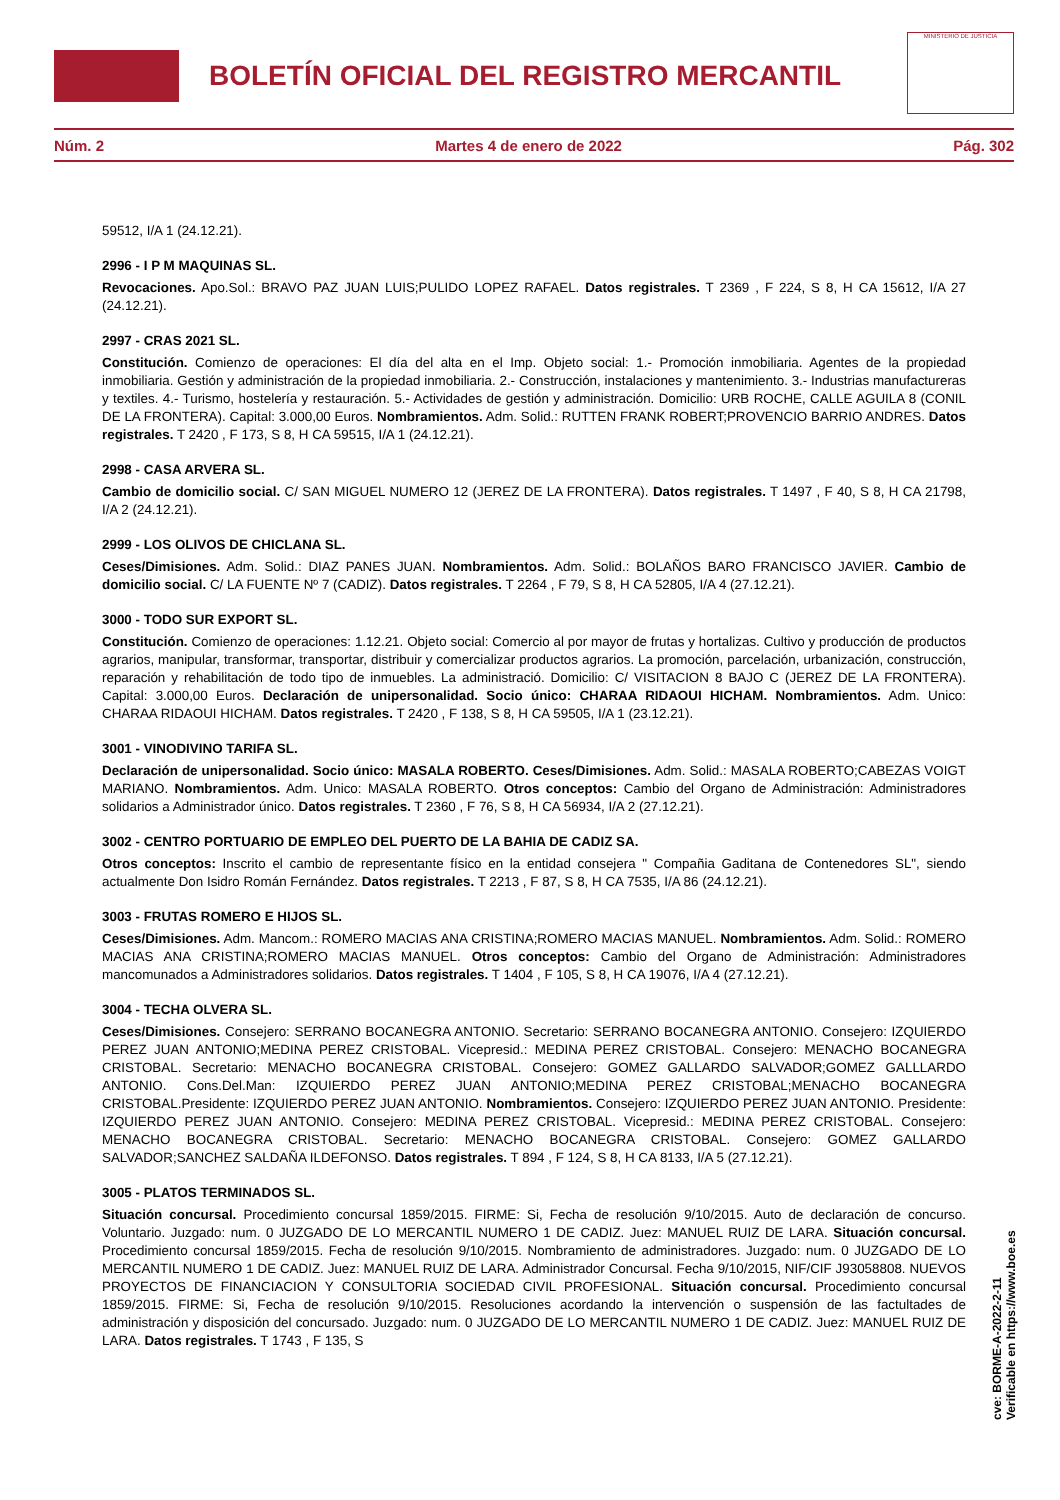BOLETÍN OFICIAL DEL REGISTRO MERCANTIL
MINISTERIO DE JUSTICIA
Núm. 2 Martes 4 de enero de 2022 Pág. 302
59512, I/A 1 (24.12.21).
2996 - I P M MAQUINAS SL.
Revocaciones. Apo.Sol.: BRAVO PAZ JUAN LUIS;PULIDO LOPEZ RAFAEL. Datos registrales. T 2369 , F 224, S 8, H CA 15612, I/A 27 (24.12.21).
2997 - CRAS 2021 SL.
Constitución. Comienzo de operaciones: El día del alta en el Imp. Objeto social: 1.- Promoción inmobiliaria. Agentes de la propiedad inmobiliaria. Gestión y administración de la propiedad inmobiliaria. 2.- Construcción, instalaciones y mantenimiento. 3.- Industrias manufactureras y textiles. 4.- Turismo, hostelería y restauración. 5.- Actividades de gestión y administración. Domicilio: URB ROCHE, CALLE AGUILA 8 (CONIL DE LA FRONTERA). Capital: 3.000,00 Euros. Nombramientos. Adm. Solid.: RUTTEN FRANK ROBERT;PROVENCIO BARRIO ANDRES. Datos registrales. T 2420 , F 173, S 8, H CA 59515, I/A 1 (24.12.21).
2998 - CASA ARVERA SL.
Cambio de domicilio social. C/ SAN MIGUEL NUMERO 12 (JEREZ DE LA FRONTERA). Datos registrales. T 1497 , F 40, S 8, H CA 21798, I/A 2 (24.12.21).
2999 - LOS OLIVOS DE CHICLANA SL.
Ceses/Dimisiones. Adm. Solid.: DIAZ PANES JUAN. Nombramientos. Adm. Solid.: BOLAÑOS BARO FRANCISCO JAVIER. Cambio de domicilio social. C/ LA FUENTE Nº 7 (CADIZ). Datos registrales. T 2264 , F 79, S 8, H CA 52805, I/A 4 (27.12.21).
3000 - TODO SUR EXPORT SL.
Constitución. Comienzo de operaciones: 1.12.21. Objeto social: Comercio al por mayor de frutas y hortalizas. Cultivo y producción de productos agrarios, manipular, transformar, transportar, distribuir y comercializar productos agrarios. La promoción, parcelación, urbanización, construcción, reparación y rehabilitación de todo tipo de inmuebles. La administració. Domicilio: C/ VISITACION 8 BAJO C (JEREZ DE LA FRONTERA). Capital: 3.000,00 Euros. Declaración de unipersonalidad. Socio único: CHARAA RIDAOUI HICHAM. Nombramientos. Adm. Unico: CHARAA RIDAOUI HICHAM. Datos registrales. T 2420 , F 138, S 8, H CA 59505, I/A 1 (23.12.21).
3001 - VINODIVINO TARIFA SL.
Declaración de unipersonalidad. Socio único: MASALA ROBERTO. Ceses/Dimisiones. Adm. Solid.: MASALA ROBERTO;CABEZAS VOIGT MARIANO. Nombramientos. Adm. Unico: MASALA ROBERTO. Otros conceptos: Cambio del Organo de Administración: Administradores solidarios a Administrador único. Datos registrales. T 2360 , F 76, S 8, H CA 56934, I/A 2 (27.12.21).
3002 - CENTRO PORTUARIO DE EMPLEO DEL PUERTO DE LA BAHIA DE CADIZ SA.
Otros conceptos: Inscrito el cambio de representante físico en la entidad consejera " Compañia Gaditana de Contenedores SL", siendo actualmente Don Isidro Román Fernández. Datos registrales. T 2213 , F 87, S 8, H CA 7535, I/A 86 (24.12.21).
3003 - FRUTAS ROMERO E HIJOS SL.
Ceses/Dimisiones. Adm. Mancom.: ROMERO MACIAS ANA CRISTINA;ROMERO MACIAS MANUEL. Nombramientos. Adm. Solid.: ROMERO MACIAS ANA CRISTINA;ROMERO MACIAS MANUEL. Otros conceptos: Cambio del Organo de Administración: Administradores mancomunados a Administradores solidarios. Datos registrales. T 1404 , F 105, S 8, H CA 19076, I/A 4 (27.12.21).
3004 - TECHA OLVERA SL.
Ceses/Dimisiones. Consejero: SERRANO BOCANEGRA ANTONIO. Secretario: SERRANO BOCANEGRA ANTONIO. Consejero: IZQUIERDO PEREZ JUAN ANTONIO;MEDINA PEREZ CRISTOBAL. Vicepresid.: MEDINA PEREZ CRISTOBAL. Consejero: MENACHO BOCANEGRA CRISTOBAL. Secretario: MENACHO BOCANEGRA CRISTOBAL. Consejero: GOMEZ GALLARDO SALVADOR;GOMEZ GALLLARDO ANTONIO. Cons.Del.Man: IZQUIERDO PEREZ JUAN ANTONIO;MEDINA PEREZ CRISTOBAL;MENACHO BOCANEGRA CRISTOBAL.Presidente: IZQUIERDO PEREZ JUAN ANTONIO. Nombramientos. Consejero: IZQUIERDO PEREZ JUAN ANTONIO. Presidente: IZQUIERDO PEREZ JUAN ANTONIO. Consejero: MEDINA PEREZ CRISTOBAL. Vicepresid.: MEDINA PEREZ CRISTOBAL. Consejero: MENACHO BOCANEGRA CRISTOBAL. Secretario: MENACHO BOCANEGRA CRISTOBAL. Consejero: GOMEZ GALLARDO SALVADOR;SANCHEZ SALDAÑA ILDEFONSO. Datos registrales. T 894 , F 124, S 8, H CA 8133, I/A 5 (27.12.21).
3005 - PLATOS TERMINADOS SL.
Situación concursal. Procedimiento concursal 1859/2015. FIRME: Si, Fecha de resolución 9/10/2015. Auto de declaración de concurso. Voluntario. Juzgado: num. 0 JUZGADO DE LO MERCANTIL NUMERO 1 DE CADIZ. Juez: MANUEL RUIZ DE LARA. Situación concursal. Procedimiento concursal 1859/2015. Fecha de resolución 9/10/2015. Nombramiento de administradores. Juzgado: num. 0 JUZGADO DE LO MERCANTIL NUMERO 1 DE CADIZ. Juez: MANUEL RUIZ DE LARA. Administrador Concursal. Fecha 9/10/2015, NIF/CIF J93058808. NUEVOS PROYECTOS DE FINANCIACION Y CONSULTORIA SOCIEDAD CIVIL PROFESIONAL. Situación concursal. Procedimiento concursal 1859/2015. FIRME: Si, Fecha de resolución 9/10/2015. Resoluciones acordando la intervención o suspensión de las factultades de administración y disposición del concursado. Juzgado: num. 0 JUZGADO DE LO MERCANTIL NUMERO 1 DE CADIZ. Juez: MANUEL RUIZ DE LARA. Datos registrales. T 1743 , F 135, S
cve: BORME-A-2022-2-11
Verificable en https://www.boe.es